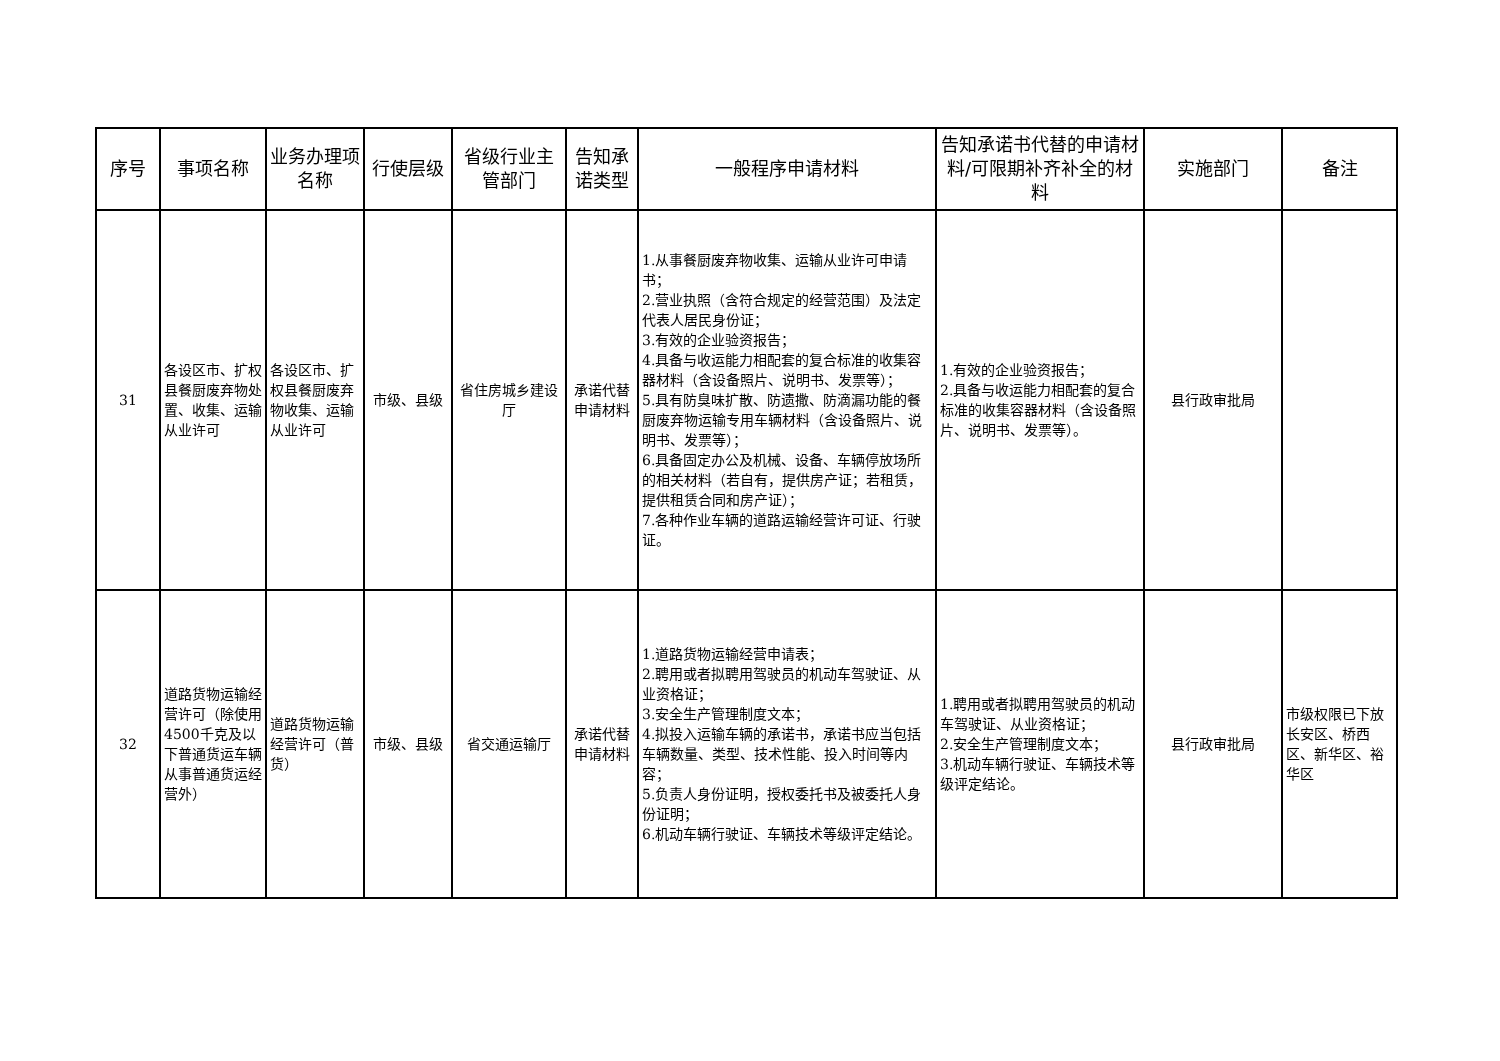| 序号 | 事项名称 | 业务办理项名称 | 行使层级 | 省级行业主管部门 | 告知承诺类型 | 一般程序申请材料 | 告知承诺书代替的申请材料/可限期补齐补全的材料 | 实施部门 | 备注 |
| --- | --- | --- | --- | --- | --- | --- | --- | --- | --- |
| 31 | 各设区市、扩权县餐厨废弃物处置、收集、运输从业许可 | 各设区市、扩权县餐厨废弃物收集、运输从业许可 | 市级、县级 | 省住房城乡建设厅 | 承诺代替申请材料 | 1.从事餐厨废弃物收集、运输从业许可申请书； 2.营业执照（含符合规定的经营范围）及法定代表人居民身份证； 3.有效的企业验资报告； 4.具备与收运能力相配套的复合标准的收集容器材料（含设备照片、说明书、发票等）； 5.具有防臭味扩散、防遗撒、防滴漏功能的餐厨废弃物运输专用车辆材料（含设备照片、说明书、发票等）； 6.具备固定办公及机械、设备、车辆停放场所的相关材料（若自有，提供房产证；若租赁，提供租赁合同和房产证）； 7.各种作业车辆的道路运输经营许可证、行驶证。 | 1.有效的企业验资报告； 2.具备与收运能力相配套的复合标准的收集容器材料（含设备照片、说明书、发票等）。 | 县行政审批局 | |
| 32 | 道路货物运输经营许可（除使用4500千克及以下普通货运车辆从事普通货运经营外） | 道路货物运输经营许可（普货） | 市级、县级 | 省交通运输厅 | 承诺代替申请材料 | 1.道路货物运输经营申请表； 2.聘用或者拟聘用驾驶员的机动车驾驶证、从业资格证； 3.安全生产管理制度文本； 4.拟投入运输车辆的承诺书，承诺书应当包括车辆数量、类型、技术性能、投入时间等内容； 5.负责人身份证明，授权委托书及被委托人身份证明； 6.机动车辆行驶证、车辆技术等级评定结论。 | 1.聘用或者拟聘用驾驶员的机动车驾驶证、从业资格证； 2.安全生产管理制度文本； 3.机动车辆行驶证、车辆技术等级评定结论。 | 县行政审批局 | 市级权限已下放长安区、桥西区、新华区、裕华区 |